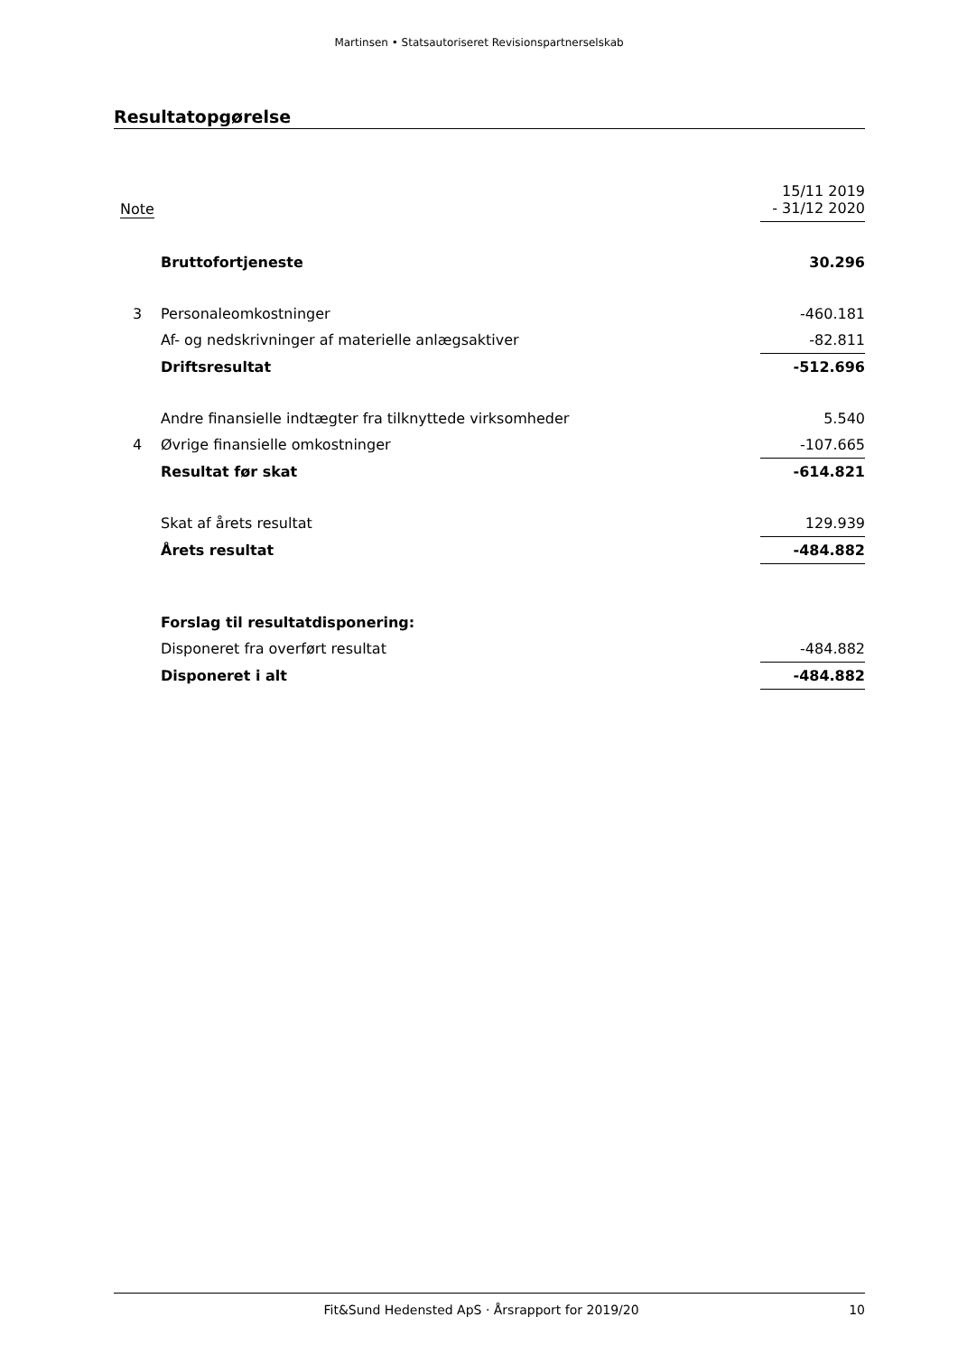Martinsen • Statsautoriseret Revisionspartnerselskab
Resultatopgørelse
| Note | | 15/11 2019 - 31/12 2020 |
| | Bruttofortjeneste | 30.296 |
| 3 | Personaleomkostninger | -460.181 |
| | Af- og nedskrivninger af materielle anlægsaktiver | -82.811 |
| | Driftsresultat | -512.696 |
| | Andre finansielle indtægter fra tilknyttede virksomheder | 5.540 |
| 4 | Øvrige finansielle omkostninger | -107.665 |
| | Resultat før skat | -614.821 |
| | Skat af årets resultat | 129.939 |
| | Årets resultat | -484.882 |
| | Forslag til resultatdisponering: | |
| | Disponeret fra overført resultat | -484.882 |
| | Disponeret i alt | -484.882 |
Fit&Sund Hedensted ApS · Årsrapport for 2019/20 10